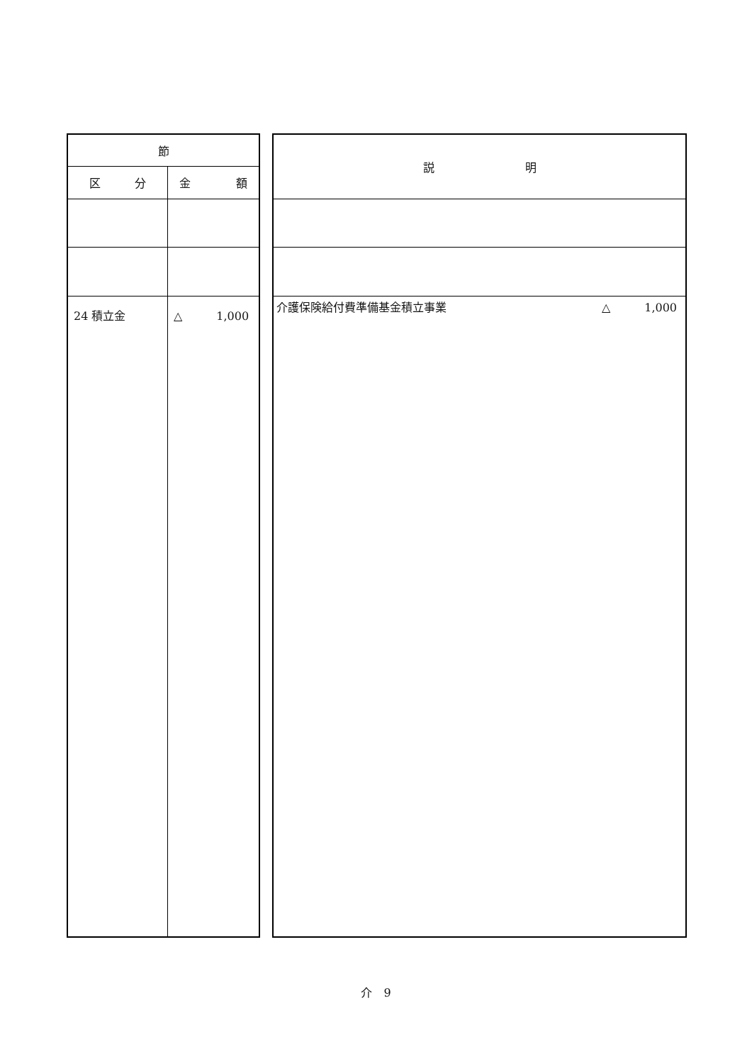| 節 | |
| --- | --- |
| 区 分 | 金 額 |
| 24 積立金 | △ 1,000 |
| 説 明 |
| --- |
| 介護保険給付費準備基金積立事業 △ 1,000 |
介　9